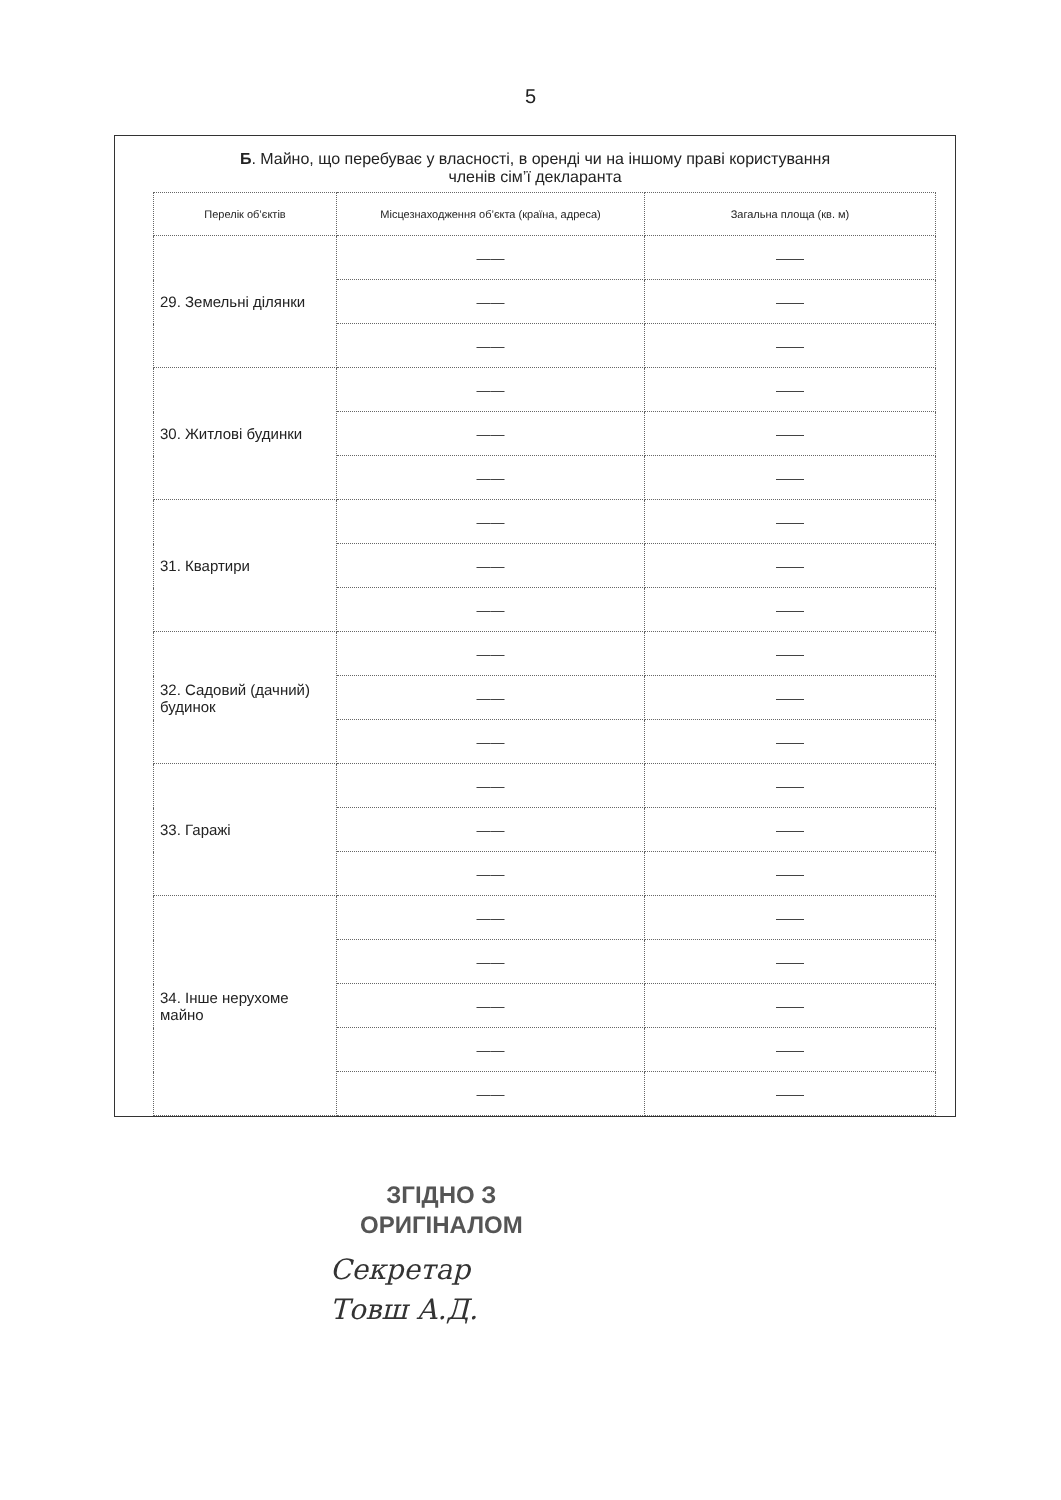5
Б. Майно, що перебуває у власності, в оренді чи на іншому праві користування
членів сім’ї декларанта
| Перелік об’єктів | Місцезнаходження об’єкта (країна, адреса) | Загальна площа (кв. м) |
| --- | --- | --- |
| 29. Земельні ділянки | —— | —— |
| | —— | —— |
| | —— | —— |
| 30. Житлові будинки | —— | —— |
| | —— | —— |
| | —— | —— |
| 31. Квартири | —— | —— |
| | —— | —— |
| | —— | —— |
| 32. Садовий (дачний) будинок | —— | —— |
| | —— | —— |
| | —— | —— |
| 33. Гаражі | —— | —— |
| | —— | —— |
| | —— | —— |
| 34. Інше нерухоме майно | —— | —— |
| | —— | —— |
| | —— | —— |
| | —— | —— |
| | —— | —— |
ЗГІДНО З
ОРИГІНАЛОМ
Секретар
Товш А.Д.